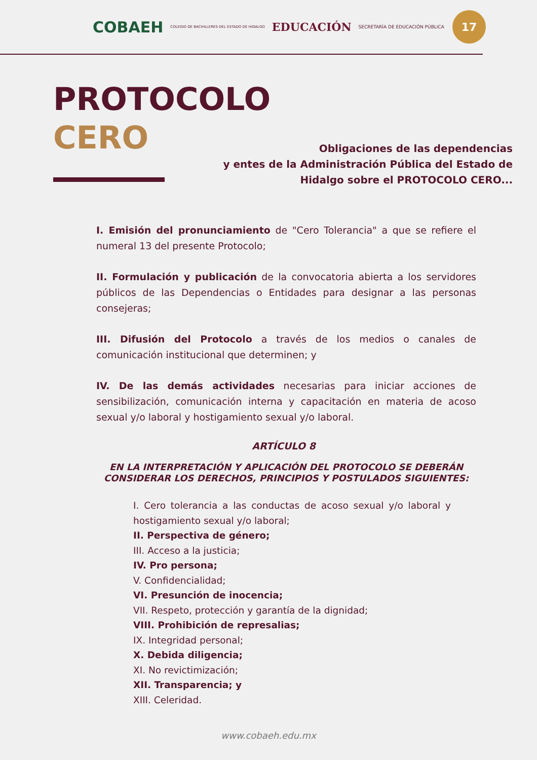COBAEH COLEGIO DE BACHILLERES DEL ESTADO DE HIDALGO EDUCACIÓN SECRETARÍA DE EDUCACIÓN PÚBLICA
17
PROTOCOLO
CERO
Obligaciones de las dependencias
y entes de la Administración Pública del Estado de
Hidalgo sobre el PROTOCOLO CERO...
I. Emisión del pronunciamiento de "Cero Tolerancia" a que se refiere el numeral 13 del presente Protocolo;
II. Formulación y publicación de la convocatoria abierta a los servidores públicos de las Dependencias o Entidades para designar a las personas consejeras;
III. Difusión del Protocolo a través de los medios o canales de comunicación institucional que determinen; y
IV. De las demás actividades necesarias para iniciar acciones de sensibilización, comunicación interna y capacitación en materia de acoso sexual y/o laboral y hostigamiento sexual y/o laboral.
ARTÍCULO 8
EN LA INTERPRETACIÓN Y APLICACIÓN DEL PROTOCOLO SE DEBERÁN CONSIDERAR LOS DERECHOS, PRINCIPIOS Y POSTULADOS SIGUIENTES:
I. Cero tolerancia a las conductas de acoso sexual y/o laboral y hostigamiento sexual y/o laboral;
II. Perspectiva de género;
III. Acceso a la justicia;
IV. Pro persona;
V. Confidencialidad;
VI. Presunción de inocencia;
VII. Respeto, protección y garantía de la dignidad;
VIII. Prohibición de represalias;
IX. Integridad personal;
X. Debida diligencia;
XI. No revictimización;
XII. Transparencia; y
XIII. Celeridad.
www.cobaeh.edu.mx